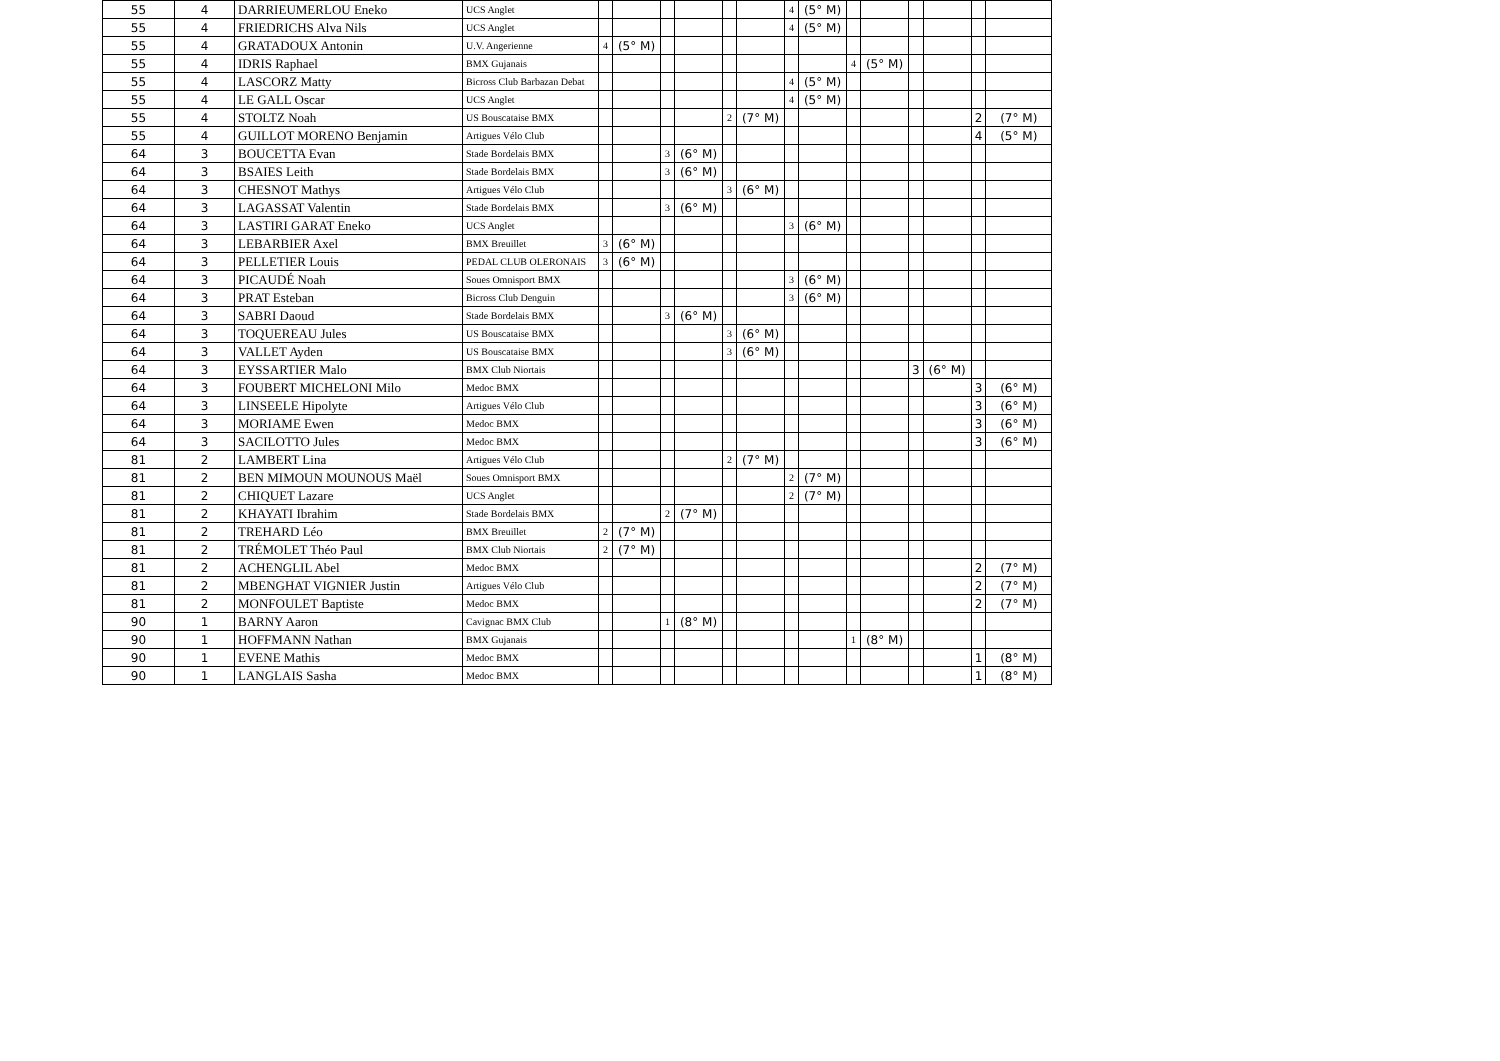| 55 | 4 | DARRIEUMERLOU Eneko | UCS Anglet | | | | | | | 4 | (5° M) | | | | | | |
| 55 | 4 | FRIEDRICHS Alva Nils | UCS Anglet | | | | | | | 4 | (5° M) | | | | | | |
| 55 | 4 | GRATADOUX Antonin | U.V. Angerienne | 4 | (5° M) | | | | | | | | | | | | |
| 55 | 4 | IDRIS Raphael | BMX Gujanais | | | | | | | | | 4 | (5° M) | | | | |
| 55 | 4 | LASCORZ Matty | Bicross Club Barbazan Debat | | | | | | | 4 | (5° M) | | | | | | |
| 55 | 4 | LE GALL Oscar | UCS Anglet | | | | | | | 4 | (5° M) | | | | | | |
| 55 | 4 | STOLTZ Noah | US Bouscataise BMX | | | | | 2 | (7° M) | | | | | | | 2 | (7° M) |
| 55 | 4 | GUILLOT MORENO Benjamin | Artigues Vélo Club | | | | | | | | | | | | | 4 | (5° M) |
| 64 | 3 | BOUCETTA Evan | Stade Bordelais BMX | | | 3 | (6° M) | | | | | | | | | | |
| 64 | 3 | BSAIES Leith | Stade Bordelais BMX | | | 3 | (6° M) | | | | | | | | | | |
| 64 | 3 | CHESNOT Mathys | Artigues Vélo Club | | | | | 3 | (6° M) | | | | | | | | |
| 64 | 3 | LAGASSAT Valentin | Stade Bordelais BMX | | | 3 | (6° M) | | | | | | | | | | |
| 64 | 3 | LASTIRI GARAT Eneko | UCS Anglet | | | | | | | 3 | (6° M) | | | | | | |
| 64 | 3 | LEBARBIER Axel | BMX Breuillet | 3 | (6° M) | | | | | | | | | | | | |
| 64 | 3 | PELLETIER Louis | PEDAL CLUB OLERONAIS | 3 | (6° M) | | | | | | | | | | | | |
| 64 | 3 | PICAUDÉ Noah | Soues Omnisport BMX | | | | | | | 3 | (6° M) | | | | | | |
| 64 | 3 | PRAT Esteban | Bicross Club Denguin | | | | | | | 3 | (6° M) | | | | | | |
| 64 | 3 | SABRI Daoud | Stade Bordelais BMX | | | 3 | (6° M) | | | | | | | | | | |
| 64 | 3 | TOQUEREAU Jules | US Bouscataise BMX | | | | | 3 | (6° M) | | | | | | | | |
| 64 | 3 | VALLET Ayden | US Bouscataise BMX | | | | | 3 | (6° M) | | | | | | | | |
| 64 | 3 | EYSSARTIER Malo | BMX Club Niortais | | | | | | | | | | | 3 | (6° M) | | |
| 64 | 3 | FOUBERT MICHELONI Milo | Medoc BMX | | | | | | | | | | | | | 3 | (6° M) |
| 64 | 3 | LINSEELE Hipolyte | Artigues Vélo Club | | | | | | | | | | | | | 3 | (6° M) |
| 64 | 3 | MORIAME Ewen | Medoc BMX | | | | | | | | | | | | | 3 | (6° M) |
| 64 | 3 | SACILOTTO Jules | Medoc BMX | | | | | | | | | | | | | 3 | (6° M) |
| 81 | 2 | LAMBERT Lina | Artigues Vélo Club | | | | | 2 | (7° M) | | | | | | | | |
| 81 | 2 | BEN MIMOUN MOUNOUS Maël | Soues Omnisport BMX | | | | | | | 2 | (7° M) | | | | | | |
| 81 | 2 | CHIQUET Lazare | UCS Anglet | | | | | | | 2 | (7° M) | | | | | | |
| 81 | 2 | KHAYATI Ibrahim | Stade Bordelais BMX | | | 2 | (7° M) | | | | | | | | | | |
| 81 | 2 | TREHARD Léo | BMX Breuillet | 2 | (7° M) | | | | | | | | | | | | |
| 81 | 2 | TRÉMOLET Théo Paul | BMX Club Niortais | 2 | (7° M) | | | | | | | | | | | | |
| 81 | 2 | ACHENGLIL Abel | Medoc BMX | | | | | | | | | | | | | 2 | (7° M) |
| 81 | 2 | MBENGHAT VIGNIER Justin | Artigues Vélo Club | | | | | | | | | | | | | 2 | (7° M) |
| 81 | 2 | MONFOULET Baptiste | Medoc BMX | | | | | | | | | | | | | 2 | (7° M) |
| 90 | 1 | BARNY Aaron | Cavignac BMX Club | | | 1 | (8° M) | | | | | | | | | | |
| 90 | 1 | HOFFMANN Nathan | BMX Gujanais | | | | | | | | | 1 | (8° M) | | | | |
| 90 | 1 | EVENE Mathis | Medoc BMX | | | | | | | | | | | | | 1 | (8° M) |
| 90 | 1 | LANGLAIS Sasha | Medoc BMX | | | | | | | | | | | | | 1 | (8° M) |